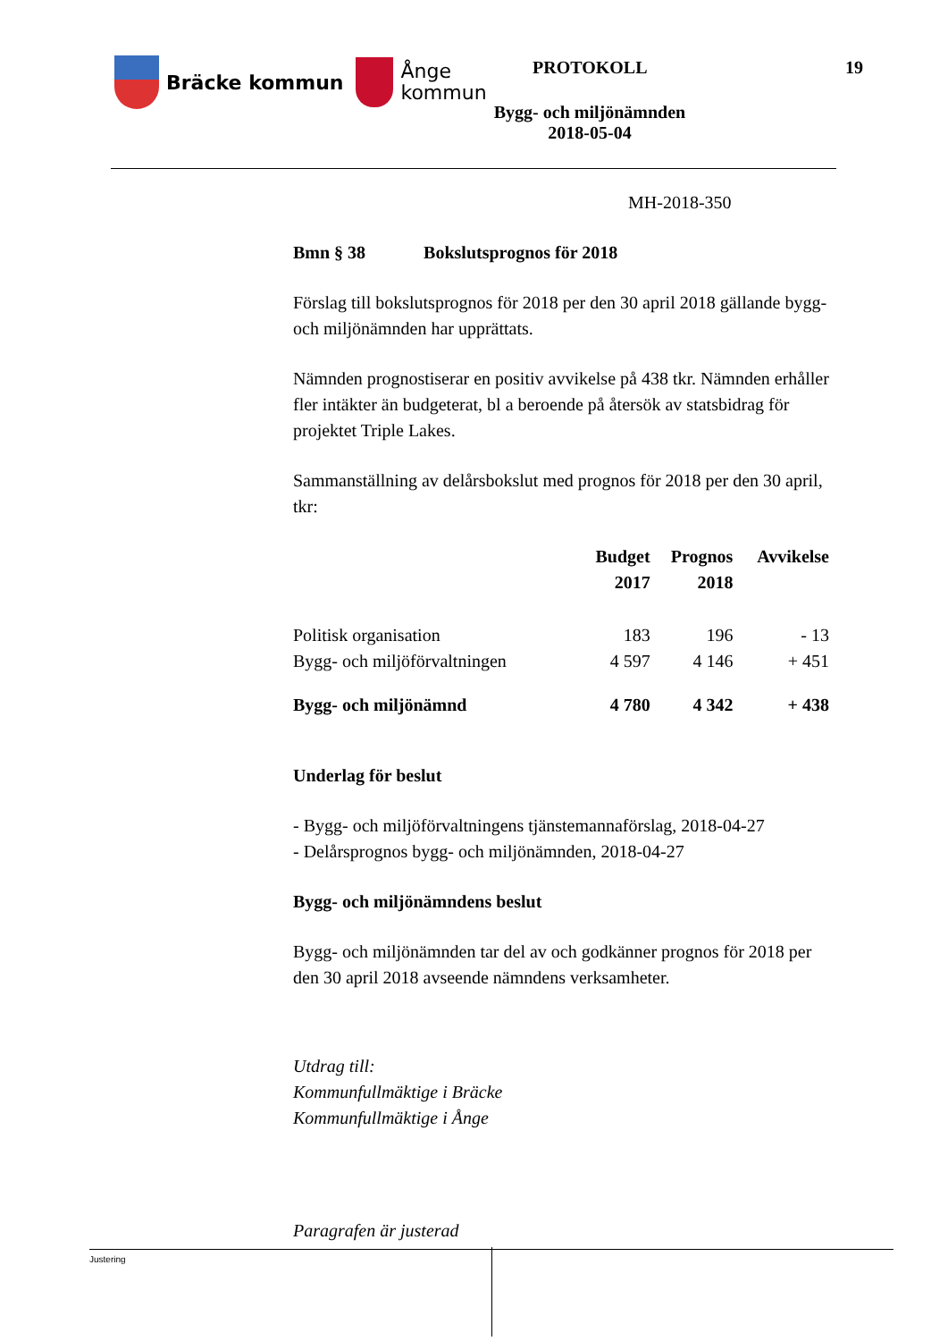Bräcke kommun
Ånge
kommun
PROTOKOLL 19
Bygg- och miljönämnden
2018-05-04
MH-2018-350
Bmn § 38 Bokslutsprognos för 2018
Förslag till bokslutsprognos för 2018 per den 30 april 2018 gällande bygg- och miljönämnden har upprättats.
Nämnden prognostiserar en positiv avvikelse på 438 tkr. Nämnden erhåller fler intäkter än budgeterat, bl a beroende på återsök av statsbidrag för projektet Triple Lakes.
Sammanställning av delårsbokslut med prognos för 2018 per den 30 april, tkr:
| | Budget 2017 | Prognos 2018 | Avvikelse |
| --- | --- | --- | --- |
| Politisk organisation | 183 | 196 | - 13 |
| Bygg- och miljöförvaltningen | 4 597 | 4 146 | + 451 |
| Bygg- och miljönämnd | 4 780 | 4 342 | + 438 |
Underlag för beslut
- Bygg- och miljöförvaltningens tjänstemannaförslag, 2018-04-27
- Delårsprognos bygg- och miljönämnden, 2018-04-27
Bygg- och miljönämndens beslut
Bygg- och miljönämnden tar del av och godkänner prognos för 2018 per den 30 april 2018 avseende nämndens verksamheter.
Utdrag till:
Kommunfullmäktige i Bräcke
Kommunfullmäktige i Ånge
Paragrafen är justerad
Justering